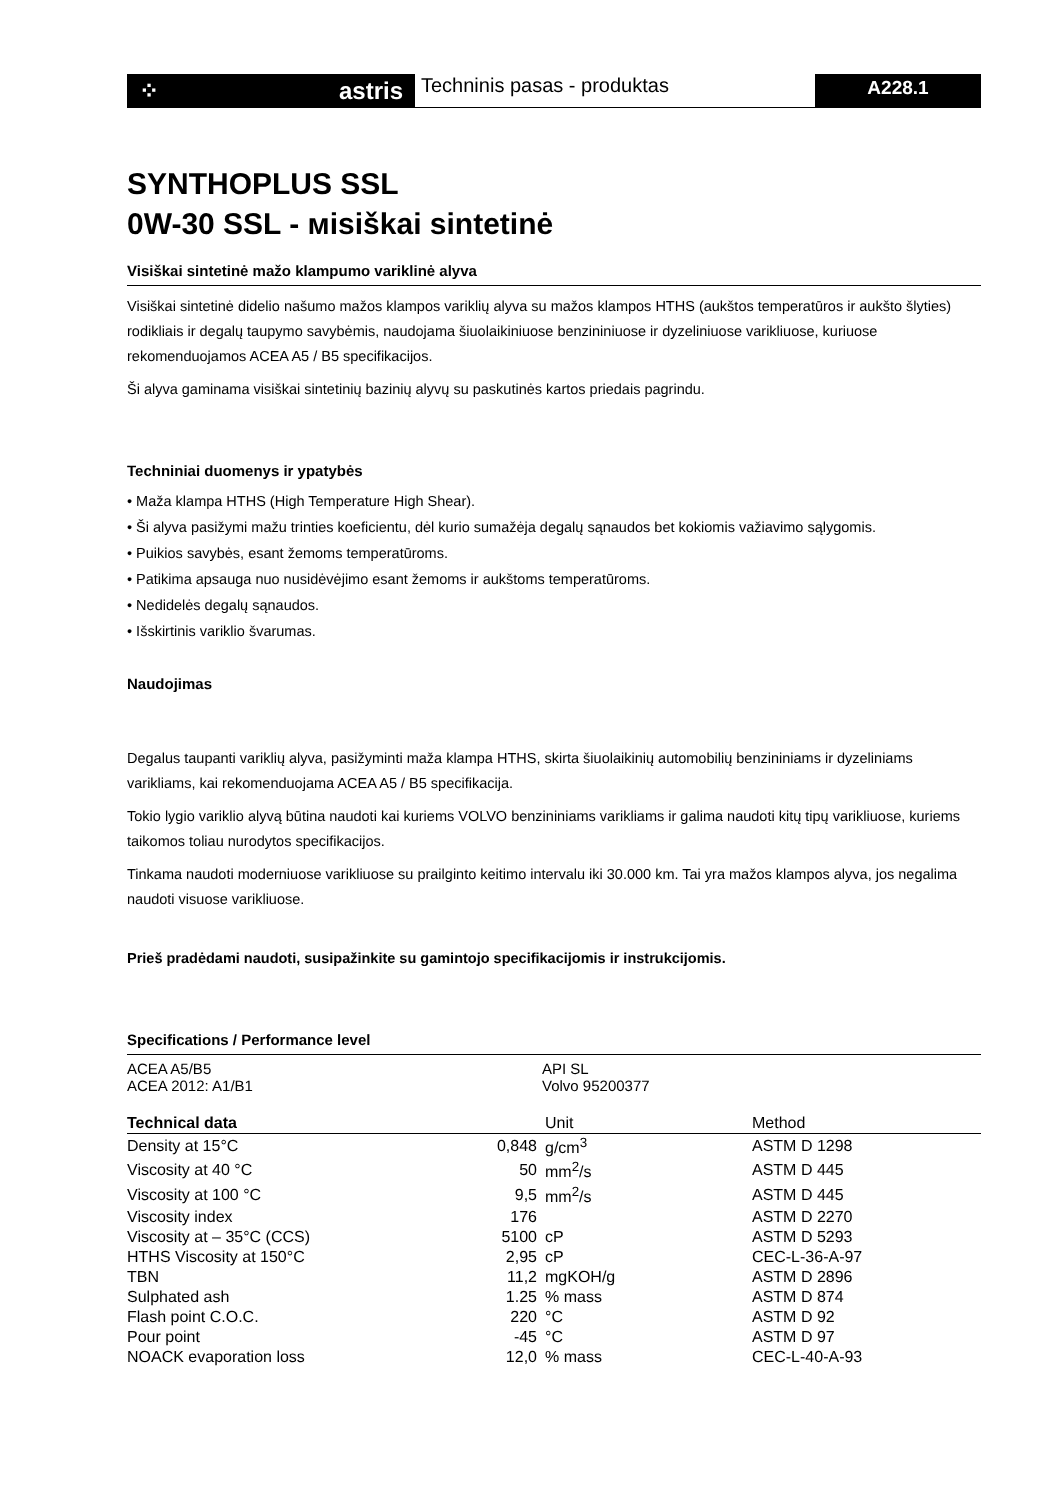⁘ astris
Techninis pasas - produktas
A228.1
SYNTHOPLUS SSL
0W-30 SSL - мisiškai sintetinė
Visiškai sintetinė mažo klampumo variklinė alyva
Visiškai sintetinė didelio našumo mažos klampos variklių alyva su mažos klampos HTHS (aukštos temperatūros ir aukšto šlyties) rodikliais ir degalų taupymo savybėmis, naudojama šiuolaikiniuose benzininiuose ir dyzeliniuose varikliuose, kuriuose rekomenduojamos ACEA A5 / B5 specifikacijos.
Ši alyva gaminama visiškai sintetinių bazinių alyvų su paskutinės kartos priedais pagrindu.
Techniniai duomenys ir ypatybės
• Maža klampa HTHS (High Temperature High Shear).
• Ši alyva pasižymi mažu trinties koeficientu, dėl kurio sumažėja degalų sąnaudos bet kokiomis važiavimo sąlygomis.
• Puikios savybės, esant žemoms temperatūroms.
• Patikima apsauga nuo nusidėvėjimo esant žemoms ir aukštoms temperatūroms.
• Nedidelės degalų sąnaudos.
• Išskirtinis variklio švarumas.
Naudojimas
Degalus taupanti variklių alyva, pasižyminti maža klampa HTHS, skirta šiuolaikinių automobilių benzininiams ir dyzeliniams varikliams, kai rekomenduojama ACEA A5 / B5 specifikacija.
Tokio lygio variklio alyvą būtina naudoti kai kuriems VOLVO benzininiams varikliams ir galima naudoti kitų tipų varikliuose, kuriems taikomos toliau nurodytos specifikacijos.
Tinkama naudoti moderniuose varikliuose su prailginto keitimo intervalu iki 30.000 km. Tai yra mažos klampos alyva, jos negalima naudoti visuose varikliuose.
Prieš pradėdami naudoti, susipažinkite su gamintojo specifikacijomis ir instrukcijomis.
Specifications / Performance level
| ACEA A5/B5 ACEA 2012: A1/B1 | API SL Volvo 95200377 |
| Technical data | | Unit | Method |
| --- | --- | --- | --- |
| Density at 15°C | 0,848 | g/cm<sup>3</sup> | ASTM D 1298 |
| Viscosity at 40 °C | 50 | mm<sup>2</sup>/s | ASTM D 445 |
| Viscosity at 100 °C | 9,5 | mm<sup>2</sup>/s | ASTM D 445 |
| Viscosity index | 176 | | ASTM D 2270 |
| Viscosity at – 35°C (CCS) | 5100 | cP | ASTM D 5293 |
| HTHS Viscosity at 150°C | 2,95 | cP | CEC-L-36-A-97 |
| TBN | 11,2 | mgKOH/g | ASTM D 2896 |
| Sulphated ash | 1.25 | % mass | ASTM D 874 |
| Flash point C.O.C. | 220 | °C | ASTM D 92 |
| Pour point | -45 | °C | ASTM D 97 |
| NOACK evaporation loss | 12,0 | % mass | CEC-L-40-A-93 |